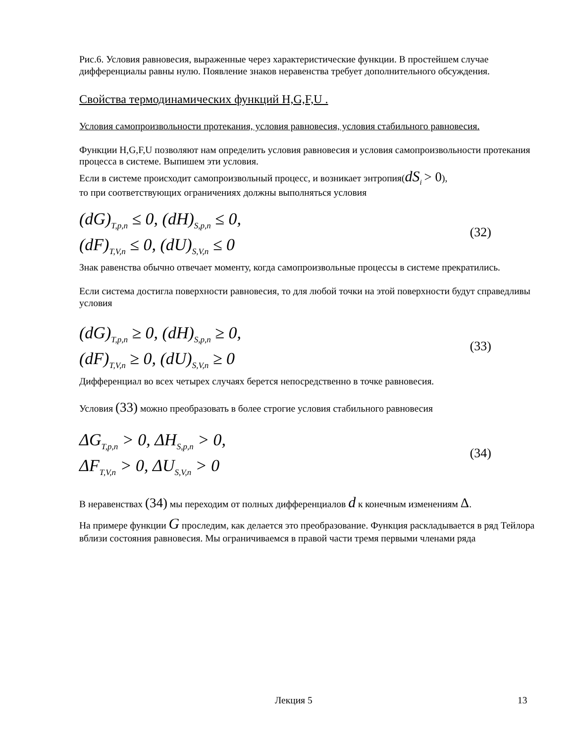Рис.6. Условия равновесия, выраженные через характеристические функции. В простейшем случае дифференциалы равны нулю. Появление знаков неравенства требует дополнительного обсуждения.
Свойства термодинамических функций H,G,F,U .
Условия самопроизвольности протекания, условия равновесия, условия стабильного равновесия.
Функции H,G,F,U позволяют нам определить условия равновесия и условия самопроизвольности протекания процесса в системе. Выпишем эти условия.
Если в системе происходит самопроизвольный процесс, и возникает энтропия(dS<sub>i</sub> > 0),
то при соответствующих ограничениях должны выполняться условия
(dG)<sub>T,p,n</sub> ≤ 0, (dH)<sub>S,p,n</sub> ≤ 0,
(dF)<sub>T,V,n</sub> ≤ 0, (dU)<sub>S,V,n</sub> ≤ 0
(32)
Знак равенства обычно отвечает моменту, когда самопроизвольные процессы в системе прекратились.
Если система достигла поверхности равновесия, то для любой точки на этой поверхности будут справедливы условия
(dG)<sub>T,p,n</sub> ≥ 0, (dH)<sub>S,p,n</sub> ≥ 0,
(dF)<sub>T,V,n</sub> ≥ 0, (dU)<sub>S,V,n</sub> ≥ 0
(33)
Дифференциал во всех четырех случаях берется непосредственно в точке равновесия.
Условия (33) можно преобразовать в более строгие условия стабильного равновесия
ΔG<sub>T,p,n</sub> > 0, ΔH<sub>S,p,n</sub> > 0,
ΔF<sub>T,V,n</sub> > 0, ΔU<sub>S,V,n</sub> > 0
(34)
В неравенствах (34) мы переходим от полных дифференциалов d к конечным изменениям Δ.
На примере функции G проследим, как делается это преобразование. Функция раскладывается в ряд Тейлора вблизи состояния равновесия. Мы ограничиваемся в правой части тремя первыми членами ряда
Лекция 5 13